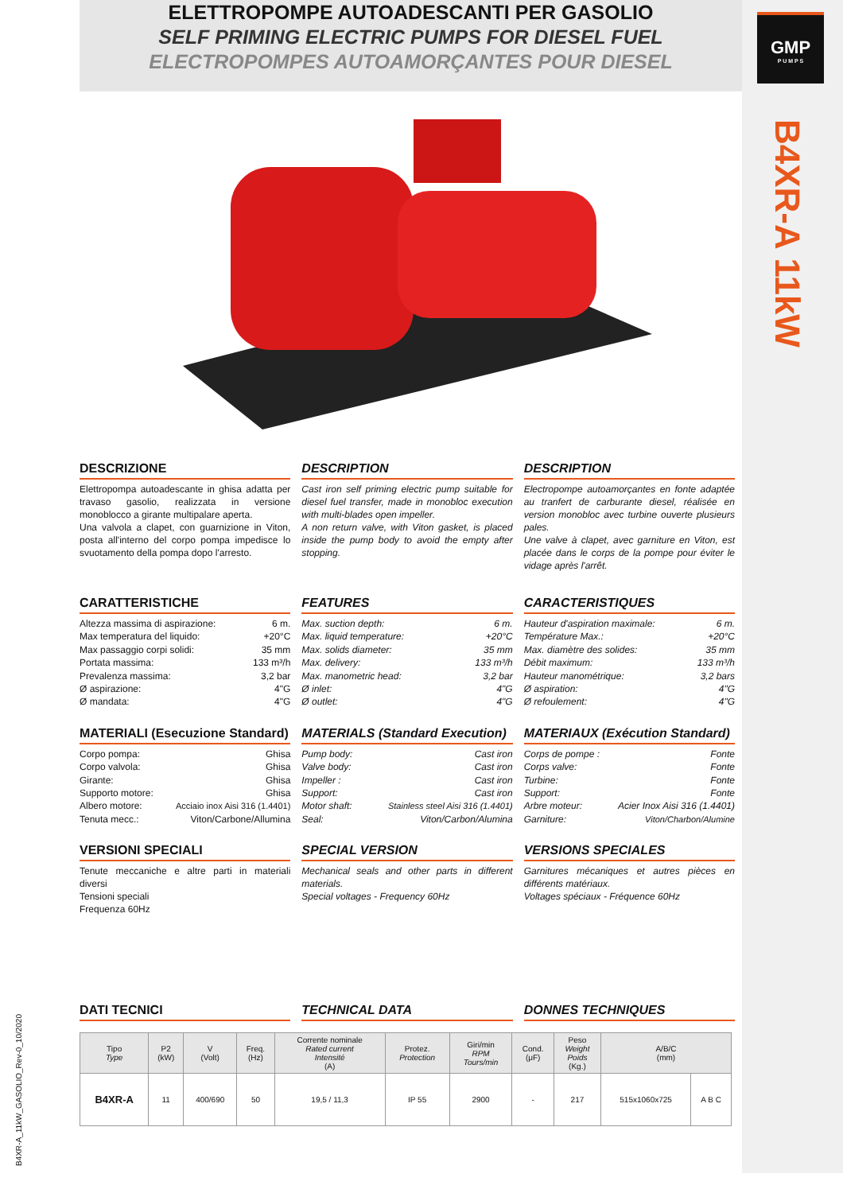ELETTROPOMPE AUTOADESCANTI PER GASOLIO
SELF PRIMING ELECTRIC PUMPS FOR DIESEL FUEL
ELECTROPOMPES AUTOAMORÇANTES POUR DIESEL
GMP
P U M P S
B4XR-A 11kW
DESCRIZIONE
Elettropompa autoadescante in ghisa adatta per travaso gasolio, realizzata in versione monoblocco a girante multipalare aperta.
Una valvola a clapet, con guarnizione in Viton, posta all'interno del corpo pompa impedisce lo svuotamento della pompa dopo l'arresto.
DESCRIPTION
Cast iron self priming electric pump suitable for diesel fuel transfer, made in monobloc execution with multi-blades open impeller.
A non return valve, with Viton gasket, is placed inside the pump body to avoid the empty after stopping.
DESCRIPTION
Electropompe autoamorçantes en fonte adaptée au tranfert de carburante diesel, réalisée en version monobloc avec turbine ouverte plusieurs pales.
Une valve à clapet, avec garniture en Viton, est placée dans le corps de la pompe pour éviter le vidage après l'arrêt.
CARATTERISTICHE
Altezza massima di aspirazione: 6 m.
Max temperatura del liquido: +20°C
Max passaggio corpi solidi: 35 mm
Portata massima: 133 m³/h
Prevalenza massima: 3,2 bar
Ø aspirazione: 4"G
Ø mandata: 4"G
FEATURES
Max. suction depth: 6 m.
Max. liquid temperature: +20°C
Max. solids diameter: 35 mm
Max. delivery: 133 m³/h
Max. manometric head: 3,2 bar
Ø inlet: 4"G
Ø outlet: 4"G
CARACTERISTIQUES
Hauteur d'aspiration maximale: 6 m.
Température Max.: +20°C
Max. diamètre des solides: 35 mm
Débit maximum: 133 m³/h
Hauteur manométrique: 3,2 bars
Ø aspiration: 4"G
Ø refoulement: 4"G
MATERIALI (Esecuzione Standard)
Corpo pompa: Ghisa
Corpo valvola: Ghisa
Girante: Ghisa
Supporto motore: Ghisa
Albero motore: Acciaio inox Aisi 316 (1.4401)
Tenuta mecc.: Viton/Carbone/Allumina
MATERIALS (Standard Execution)
Pump body: Cast iron
Valve body: Cast iron
Impeller : Cast iron
Support: Cast iron
Motor shaft: Stainless steel Aisi 316 (1.4401)
Seal: Viton/Carbon/Alumina
MATERIAUX (Exécution Standard)
Corps de pompe : Fonte
Corps valve: Fonte
Turbine: Fonte
Support: Fonte
Arbre moteur: Acier Inox Aisi 316 (1.4401)
Garniture: Viton/Charbon/Alumine
VERSIONI SPECIALI
Tenute meccaniche e altre parti in materiali diversi
Tensioni speciali
Frequenza 60Hz
SPECIAL VERSION
Mechanical seals and other parts in different materials.
Special voltages - Frequency 60Hz
VERSIONS SPECIALES
Garnitures mécaniques et autres pièces en différents matériaux.
Voltages spéciaux - Fréquence 60Hz
DATI TECNICI TECHNICAL DATA DONNES TECHNIQUES
| Tipo Type | P2 (kW) | V (Volt) | Freq. (Hz) | Corrente nominale Rated current Intensité (A) | Protez. Protection | Giri/min RPM Tours/min | Cond. (μF) | Peso Weight Poids (Kg.) | A/B/C (mm) | |
| --- | --- | --- | --- | --- | --- | --- | --- | --- | --- | --- |
| B4XR-A | 11 | 400/690 | 50 | 19,5 / 11,3 | IP 55 | 2900 | - | 217 | 515x1060x725 | A B C |
B4XR-A_11kW_GASOLIO_Rev-0_10/2020